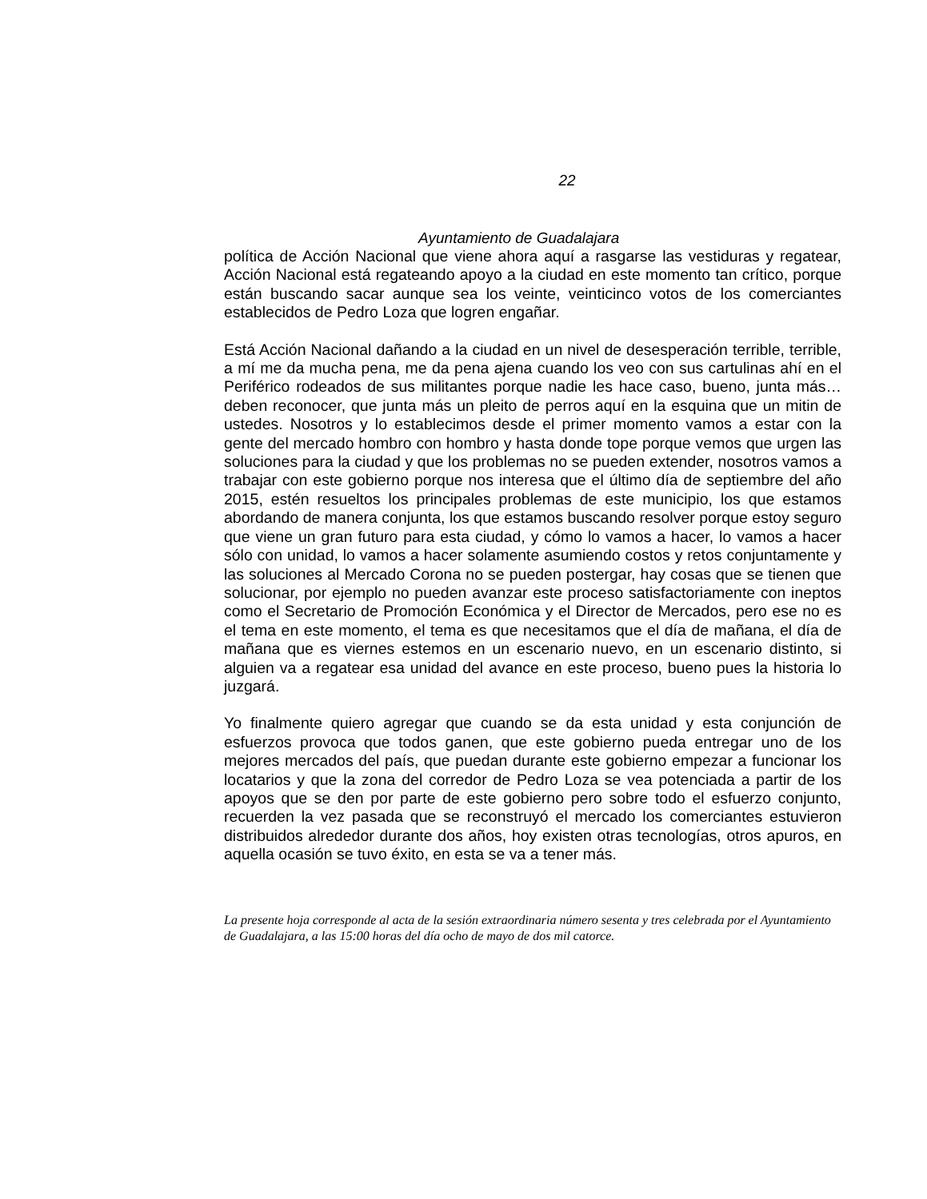22
Ayuntamiento de Guadalajara
política de Acción Nacional que viene ahora aquí a rasgarse las vestiduras y regatear, Acción Nacional está regateando apoyo a la ciudad en este momento tan crítico, porque están buscando sacar aunque sea los veinte, veinticinco votos de los comerciantes establecidos de Pedro Loza que logren engañar.
Está Acción Nacional dañando a la ciudad en un nivel de desesperación terrible, terrible, a mí me da mucha pena, me da pena ajena cuando los veo con sus cartulinas ahí en el Periférico rodeados de sus militantes porque nadie les hace caso, bueno, junta más… deben reconocer, que junta más un pleito de perros aquí en la esquina que un mitin de ustedes. Nosotros y lo establecimos desde el primer momento vamos a estar con la gente del mercado hombro con hombro y hasta donde tope porque vemos que urgen las soluciones para la ciudad y que los problemas no se pueden extender, nosotros vamos a trabajar con este gobierno porque nos interesa que el último día de septiembre del año 2015, estén resueltos los principales problemas de este municipio, los que estamos abordando de manera conjunta, los que estamos buscando resolver porque estoy seguro que viene un gran futuro para esta ciudad, y cómo lo vamos a hacer, lo vamos a hacer sólo con unidad, lo vamos a hacer solamente asumiendo costos y retos conjuntamente y las soluciones al Mercado Corona no se pueden postergar, hay cosas que se tienen que solucionar, por ejemplo no pueden avanzar este proceso satisfactoriamente con ineptos como el Secretario de Promoción Económica y el Director de Mercados, pero ese no es el tema en este momento, el tema es que necesitamos que el día de mañana, el día de mañana que es viernes estemos en un escenario nuevo, en un escenario distinto, si alguien va a regatear esa unidad del avance en este proceso, bueno pues la historia lo juzgará.
Yo finalmente quiero agregar que cuando se da esta unidad y esta conjunción de esfuerzos provoca que todos ganen, que este gobierno pueda entregar uno de los mejores mercados del país, que puedan durante este gobierno empezar a funcionar los locatarios y que la zona del corredor de Pedro Loza se vea potenciada a partir de los apoyos que se den por parte de este gobierno pero sobre todo el esfuerzo conjunto, recuerden la vez pasada que se reconstruyó el mercado los comerciantes estuvieron distribuidos alrededor durante dos años, hoy existen otras tecnologías, otros apuros, en aquella ocasión se tuvo éxito, en esta se va a tener más.
La presente hoja corresponde al acta de la sesión extraordinaria número sesenta y tres celebrada por el Ayuntamiento de Guadalajara, a las 15:00 horas del día ocho de mayo de dos mil catorce.